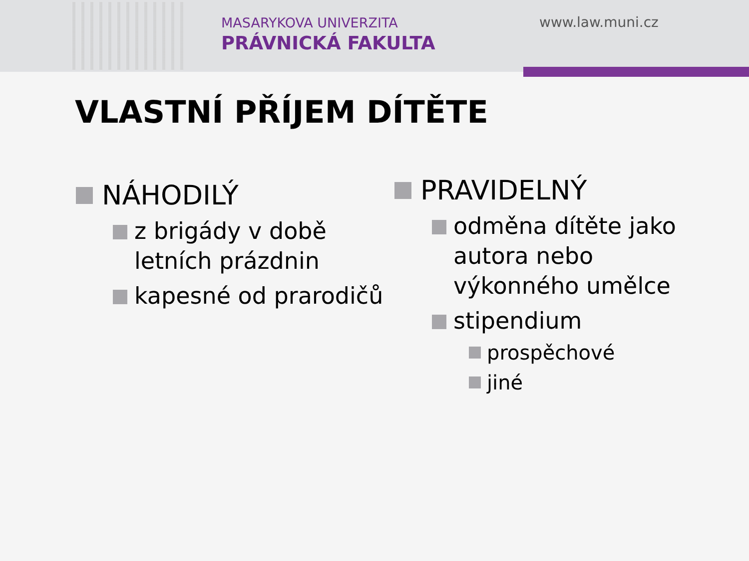MASARYKOVA UNIVERZITA
PRÁVNICKÁ FAKULTA
www.law.muni.cz
VLASTNÍ PŘÍJEM DÍTĚTE
NÁHODILÝ
z brigády v době
letních prázdnin
kapesné od prarodičů
PRAVIDELNÝ
odměna dítěte jako
autora nebo
výkonného umělce
stipendium
prospěchové
jiné